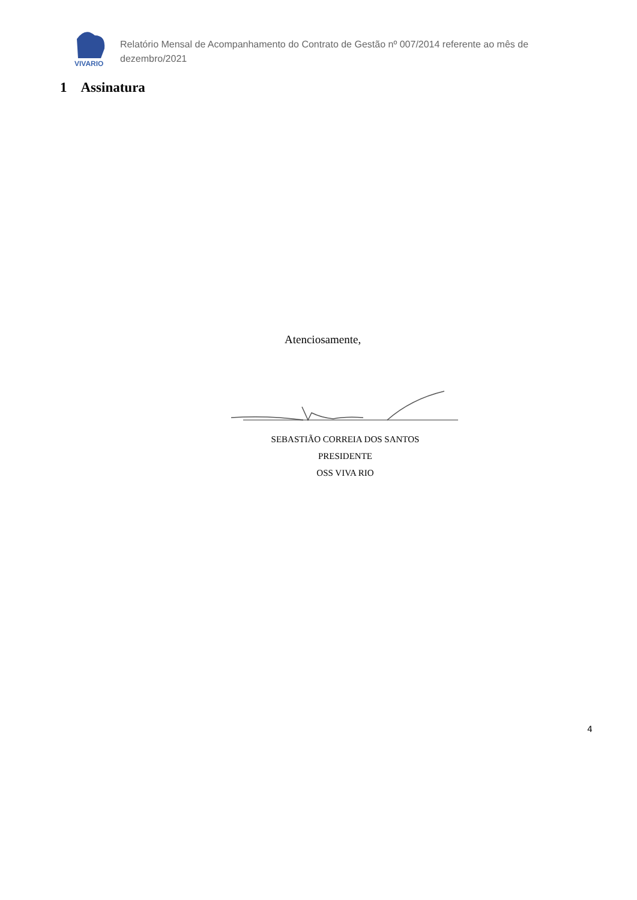VIVARIO
Relatório Mensal de Acompanhamento do Contrato de Gestão nº 007/2014 referente ao mês de dezembro/2021
1 Assinatura
Atenciosamente,
SEBASTIÃO CORREIA DOS SANTOS
PRESIDENTE
OSS VIVA RIO
4